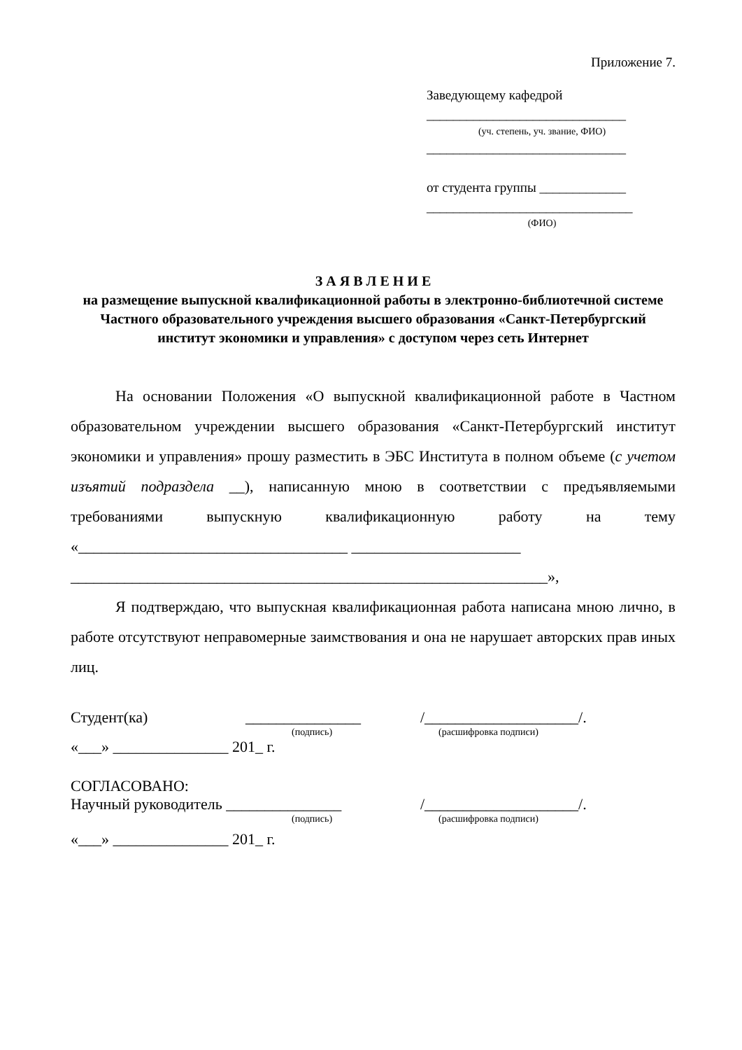Приложение 7.
Заведующему кафедрой
______________________________
(уч. степень, уч. звание, ФИО)
______________________________
от студента группы _____________
_______________________________
(ФИО)
З А Я В Л Е Н И Е
на размещение выпускной квалификационной работы в электронно-библиотечной системе Частного образовательного учреждения высшего образования «Санкт-Петербургский институт экономики и управления» с доступом через сеть Интернет
На основании Положения «О выпускной квалификационной работе в Частном образовательном учреждении высшего образования «Санкт-Петербургский институт экономики и управления» прошу разместить в ЭБС Института в полном объеме (с учетом изъятий подраздела __), написанную мною в соответствии с предъявляемыми требованиями выпускную квалификационную работу на тему «___________________________________ ______________________
______________________________________________________________»,
Я подтверждаю, что выпускная квалификационная работа написана мною лично, в работе отсутствуют неправомерные заимствования и она не нарушает авторских прав иных лиц.
Студент(ка) _______________ /____________________/.
(подпись) (расшифровка подписи)
«___» _______________ 201_ г.
СОГЛАСОВАНО:
Научный руководитель _______________ /____________________/.
(подпись) (расшифровка подписи)
«___» _______________ 201_ г.